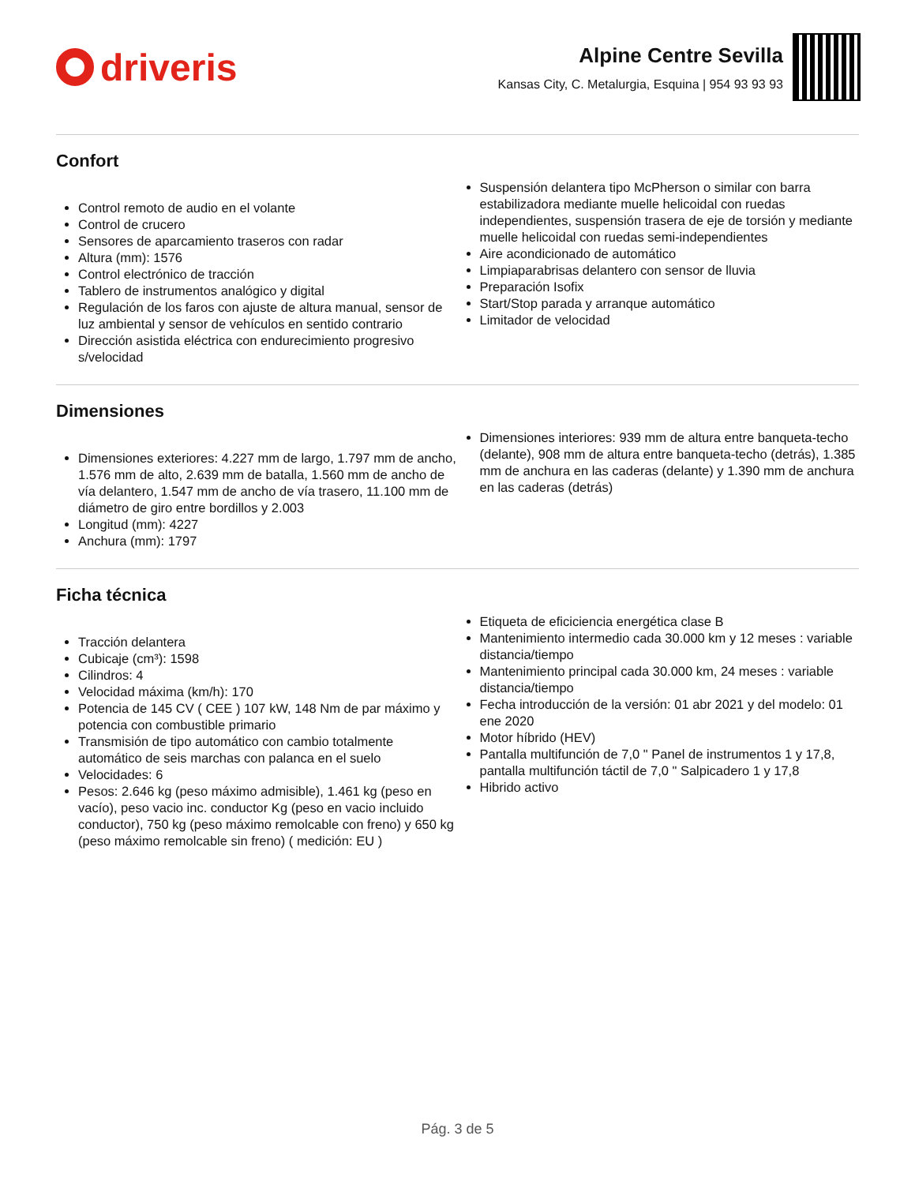driveris
Alpine Centre Sevilla
Kansas City, C. Metalurgia, Esquina | 954 93 93 93
Confort
Control remoto de audio en el volante
Control de crucero
Sensores de aparcamiento traseros con radar
Altura (mm): 1576
Control electrónico de tracción
Tablero de instrumentos analógico y digital
Regulación de los faros con ajuste de altura manual, sensor de luz ambiental y sensor de vehículos en sentido contrario
Dirección asistida eléctrica con endurecimiento progresivo s/velocidad
Suspensión delantera tipo McPherson o similar con barra estabilizadora mediante muelle helicoidal con ruedas independientes, suspensión trasera de eje de torsión y mediante muelle helicoidal con ruedas semi-independientes
Aire acondicionado de automático
Limpiaparabrisas delantero con sensor de lluvia
Preparación Isofix
Start/Stop parada y arranque automático
Limitador de velocidad
Dimensiones
Dimensiones exteriores: 4.227 mm de largo, 1.797 mm de ancho, 1.576 mm de alto, 2.639 mm de batalla, 1.560 mm de ancho de vía delantero, 1.547 mm de ancho de vía trasero, 11.100 mm de diámetro de giro entre bordillos y 2.003
Longitud (mm): 4227
Anchura (mm): 1797
Dimensiones interiores: 939 mm de altura entre banqueta-techo (delante), 908 mm de altura entre banqueta-techo (detrás), 1.385 mm de anchura en las caderas (delante) y 1.390 mm de anchura en las caderas (detrás)
Ficha técnica
Tracción delantera
Cubicaje (cm³): 1598
Cilindros: 4
Velocidad máxima (km/h): 170
Potencia de 145 CV ( CEE ) 107 kW, 148 Nm de par máximo y potencia con combustible primario
Transmisión de tipo automático con cambio totalmente automático de seis marchas con palanca en el suelo
Velocidades: 6
Pesos: 2.646 kg (peso máximo admisible), 1.461 kg (peso en vacío), peso vacio inc. conductor Kg (peso en vacio incluido conductor), 750 kg (peso máximo remolcable con freno) y 650 kg (peso máximo remolcable sin freno) ( medición: EU )
Etiqueta de eficiciencia energética clase B
Mantenimiento intermedio cada 30.000 km y 12 meses : variable distancia/tiempo
Mantenimiento principal cada 30.000 km, 24 meses : variable distancia/tiempo
Fecha introducción de la versión: 01 abr 2021 y del modelo: 01 ene 2020
Motor híbrido (HEV)
Pantalla multifunción de 7,0 " Panel de instrumentos 1 y 17,8, pantalla multifunción táctil de 7,0 " Salpicadero 1 y 17,8
Hibrido activo
Pág. 3 de 5